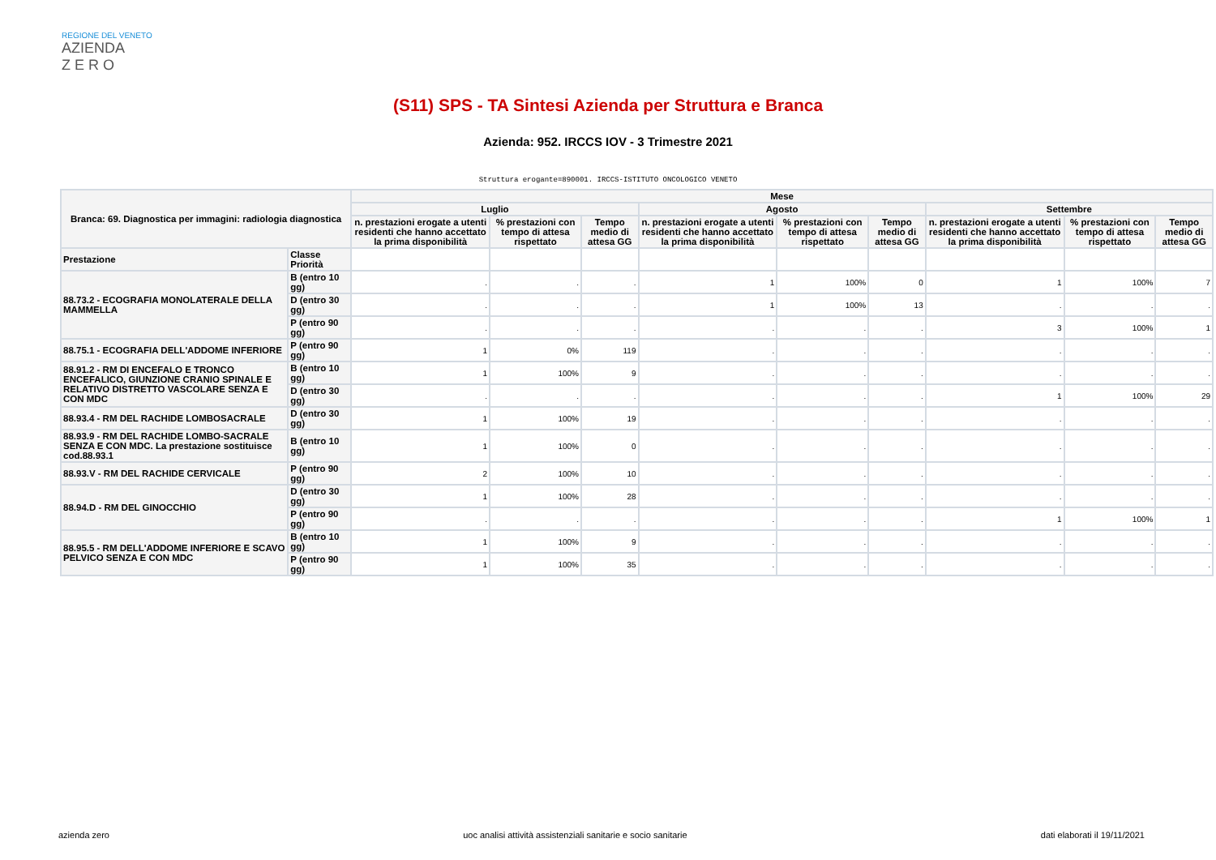REGIONE DEL VENETO
AZIENDA
Z E R O
(S11) SPS - TA Sintesi Azienda per Struttura e Branca
Azienda: 952. IRCCS IOV - 3 Trimestre 2021
Struttura erogante=890001. IRCCS-ISTITUTO ONCOLOGICO VENETO
| Branca: 69. Diagnostica per immagini: radiologia diagnostica | | Mese | | | | | | | | |
| --- | --- | --- | --- | --- | --- | --- | --- | --- | --- | --- |
| | | Luglio | | | Agosto | | | Settembre | | |
| | | n. prestazioni erogate a utenti residenti che hanno accettato la prima disponibilità | % prestazioni con tempo di attesa rispettato | Tempo medio di attesa GG | n. prestazioni erogate a utenti residenti che hanno accettato la prima disponibilità | % prestazioni con tempo di attesa rispettato | Tempo medio di attesa GG | n. prestazioni erogate a utenti residenti che hanno accettato la prima disponibilità | % prestazioni con tempo di attesa rispettato | Tempo medio di attesa GG |
| Prestazione | Classe Priorità | | | | | | | | | |
| 88.73.2 - ECOGRAFIA MONOLATERALE DELLA MAMMELLA | B (entro 10 gg) | . | . | . | 1 | 100% | 0 | 1 | 100% | 7 |
| | D (entro 30 gg) | . | . | . | 1 | 100% | 13 | . | . | . |
| | P (entro 90 gg) | . | . | . | . | . | . | 3 | 100% | 1 |
| 88.75.1 - ECOGRAFIA DELL'ADDOME INFERIORE | P (entro 90 gg) | 1 | 0% | 119 | . | . | . | . | . | . |
| 88.91.2 - RM DI ENCEFALO E TRONCO ENCEFALICO, GIUNZIONE CRANIO SPINALE E RELATIVO DISTRETTO VASCOLARE SENZA E CON MDC | B (entro 10 gg) | 1 | 100% | 9 | . | . | . | . | . | . |
| | D (entro 30 gg) | . | . | . | . | . | . | 1 | 100% | 29 |
| 88.93.4 - RM DEL RACHIDE LOMBOSACRALE | D (entro 30 gg) | 1 | 100% | 19 | . | . | . | . | . | . |
| 88.93.9 - RM DEL RACHIDE LOMBO-SACRALE SENZA E CON MDC. La prestazione sostituisce cod.88.93.1 | B (entro 10 gg) | 1 | 100% | 0 | . | . | . | . | . | . |
| 88.93.V - RM DEL RACHIDE CERVICALE | P (entro 90 gg) | 2 | 100% | 10 | . | . | . | . | . | . |
| 88.94.D - RM DEL GINOCCHIO | D (entro 30 gg) | 1 | 100% | 28 | . | . | . | . | . | . |
| | P (entro 90 gg) | . | . | . | . | . | . | 1 | 100% | 1 |
| 88.95.5 - RM DELL'ADDOME INFERIORE E SCAVO PELVICO SENZA E CON MDC | B (entro 10 gg) | 1 | 100% | 9 | . | . | . | . | . | . |
| | P (entro 90 gg) | 1 | 100% | 35 | . | . | . | . | . | . |
azienda zero uoc analisi attività assistenziali sanitarie e socio sanitarie dati elaborati il 19/11/2021